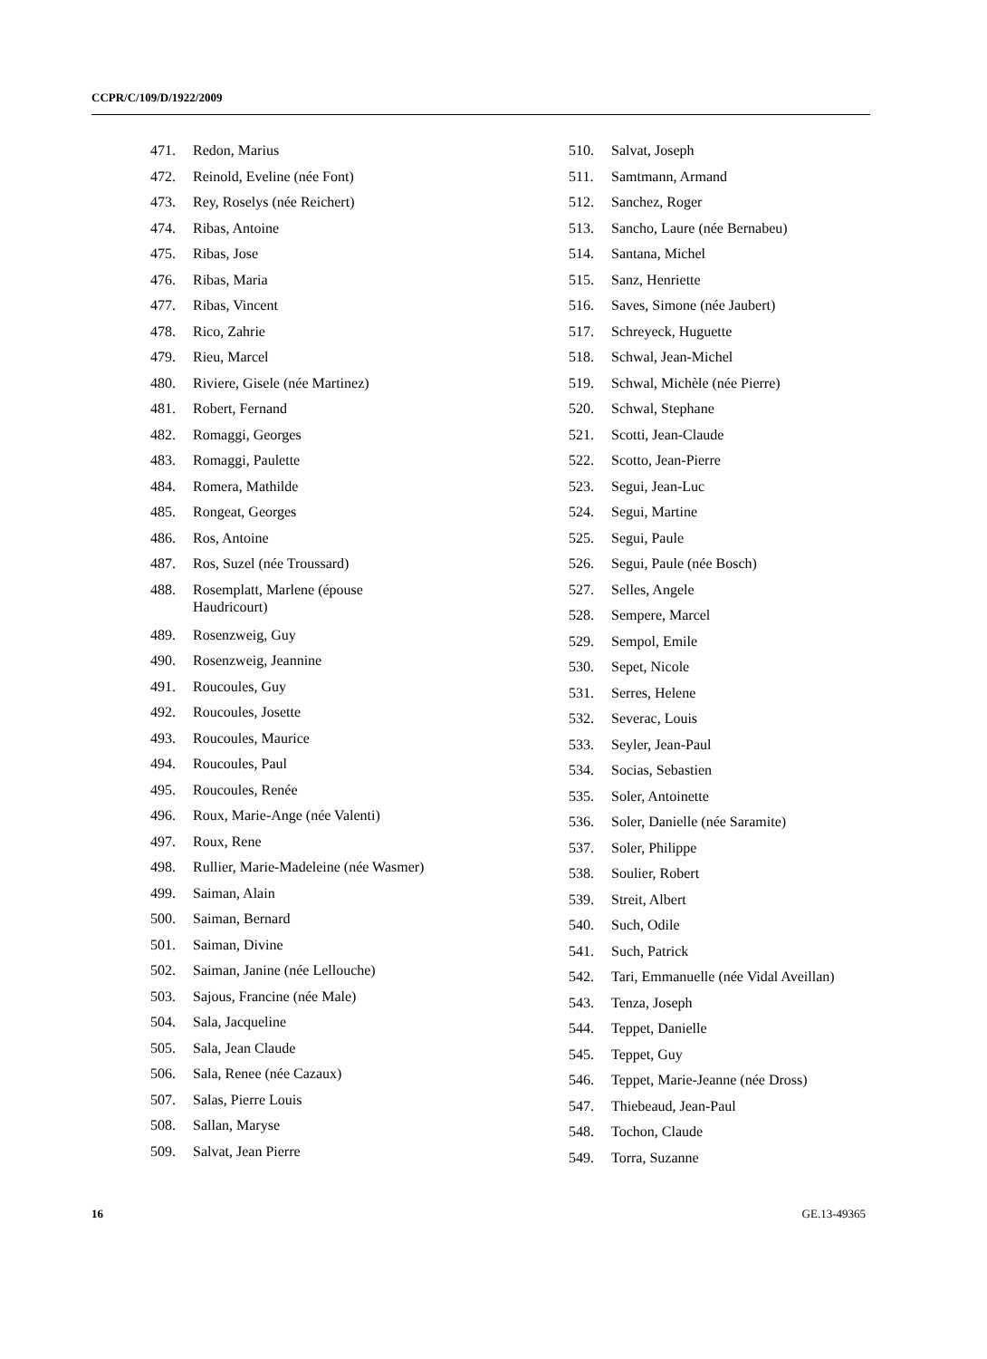CCPR/C/109/D/1922/2009
471. Redon, Marius
472. Reinold, Eveline (née Font)
473. Rey, Roselys (née Reichert)
474. Ribas, Antoine
475. Ribas, Jose
476. Ribas, Maria
477. Ribas, Vincent
478. Rico, Zahrie
479. Rieu, Marcel
480. Riviere, Gisele (née Martinez)
481. Robert, Fernand
482. Romaggi, Georges
483. Romaggi, Paulette
484. Romera, Mathilde
485. Rongeat, Georges
486. Ros, Antoine
487. Ros, Suzel (née Troussard)
488. Rosemplatt, Marlene (épouse Haudricourt)
489. Rosenzweig, Guy
490. Rosenzweig, Jeannine
491. Roucoules, Guy
492. Roucoules, Josette
493. Roucoules, Maurice
494. Roucoules, Paul
495. Roucoules, Renée
496. Roux, Marie-Ange (née Valenti)
497. Roux, Rene
498. Rullier, Marie-Madeleine (née Wasmer)
499. Saiman, Alain
500. Saiman, Bernard
501. Saiman, Divine
502. Saiman, Janine (née Lellouche)
503. Sajous, Francine (née Male)
504. Sala, Jacqueline
505. Sala, Jean Claude
506. Sala, Renee (née Cazaux)
507. Salas, Pierre Louis
508. Sallan, Maryse
509. Salvat, Jean Pierre
510. Salvat, Joseph
511. Samtmann, Armand
512. Sanchez, Roger
513. Sancho, Laure (née Bernabeu)
514. Santana, Michel
515. Sanz, Henriette
516. Saves, Simone (née Jaubert)
517. Schreyeck, Huguette
518. Schwal, Jean-Michel
519. Schwal, Michèle (née Pierre)
520. Schwal, Stephane
521. Scotti, Jean-Claude
522. Scotto, Jean-Pierre
523. Segui, Jean-Luc
524. Segui, Martine
525. Segui, Paule
526. Segui, Paule (née Bosch)
527. Selles, Angele
528. Sempere, Marcel
529. Sempol, Emile
530. Sepet, Nicole
531. Serres, Helene
532. Severac, Louis
533. Seyler, Jean-Paul
534. Socias, Sebastien
535. Soler, Antoinette
536. Soler, Danielle (née Saramite)
537. Soler, Philippe
538. Soulier, Robert
539. Streit, Albert
540. Such, Odile
541. Such, Patrick
542. Tari, Emmanuelle (née Vidal Aveillan)
543. Tenza, Joseph
544. Teppet, Danielle
545. Teppet, Guy
546. Teppet, Marie-Jeanne (née Dross)
547. Thiebeaud, Jean-Paul
548. Tochon, Claude
549. Torra, Suzanne
16 GE.13-49365